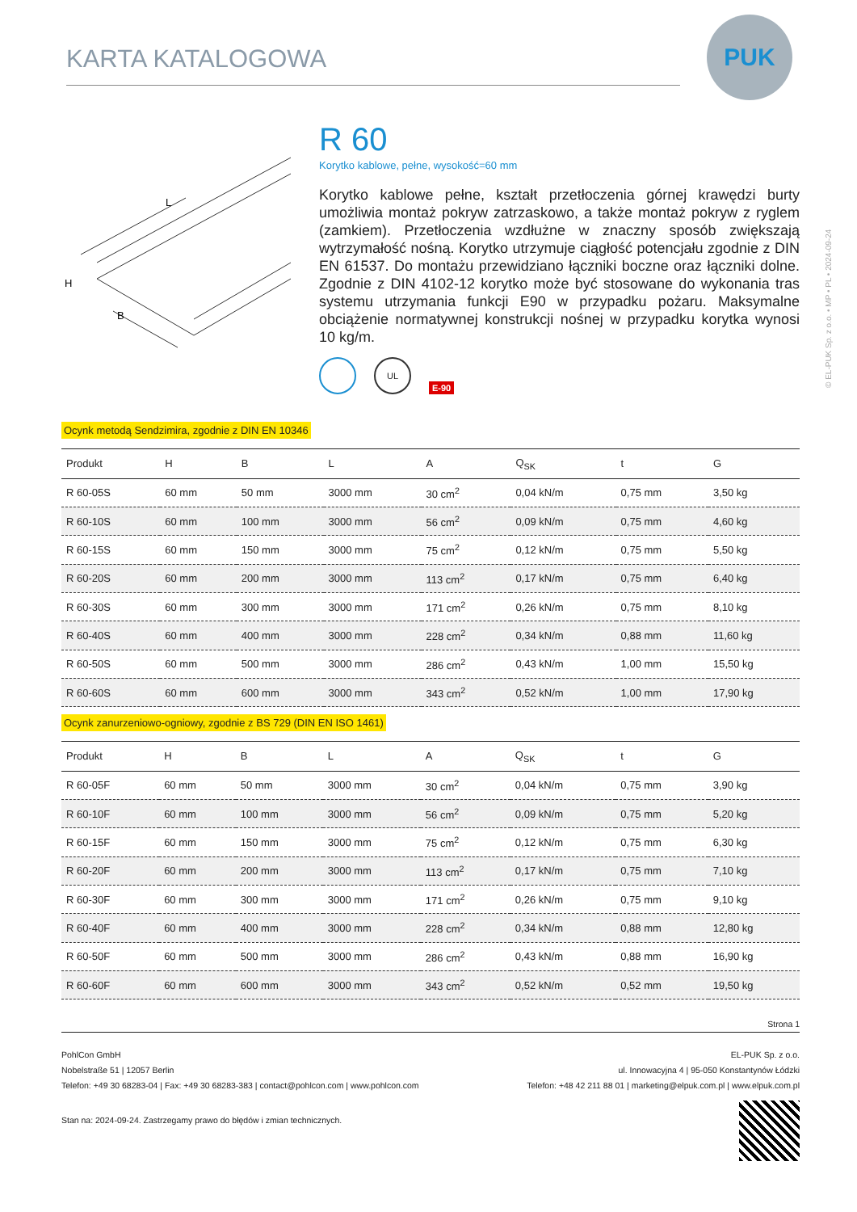KARTA KATALOGOWA
PUK
© EL-PUK Sp. z o.o. • MP • PL • 2024-09-24
L
H
B
R 60
Korytko kablowe, pełne, wysokość=60 mm
Korytko kablowe pełne, kształt przetłoczenia górnej krawędzi burty umożliwia montaż pokryw zatrzaskowo, a także montaż pokryw z ryglem (zamkiem). Przetłoczenia wzdłużne w znaczny sposób zwiększają wytrzymałość nośną. Korytko utrzymuje ciągłość potencjału zgodnie z DIN EN 61537. Do montażu przewidziano łączniki boczne oraz łączniki dolne. Zgodnie z DIN 4102-12 korytko może być stosowane do wykonania tras systemu utrzymania funkcji E90 w przypadku pożaru. Maksymalne obciążenie normatywnej konstrukcji nośnej w przypadku korytka wynosi 10 kg/m.
UL E-90
Ocynk metodą Sendzimira, zgodnie z DIN EN 10346
| Produkt | H | B | L | A | Q<sub>SK</sub> | t | G |
| --- | --- | --- | --- | --- | --- | --- | --- |
| R 60-05S | 60 mm | 50 mm | 3000 mm | 30 cm<sup>2</sup> | 0,04 kN/m | 0,75 mm | 3,50 kg |
| R 60-10S | 60 mm | 100 mm | 3000 mm | 56 cm<sup>2</sup> | 0,09 kN/m | 0,75 mm | 4,60 kg |
| R 60-15S | 60 mm | 150 mm | 3000 mm | 75 cm<sup>2</sup> | 0,12 kN/m | 0,75 mm | 5,50 kg |
| R 60-20S | 60 mm | 200 mm | 3000 mm | 113 cm<sup>2</sup> | 0,17 kN/m | 0,75 mm | 6,40 kg |
| R 60-30S | 60 mm | 300 mm | 3000 mm | 171 cm<sup>2</sup> | 0,26 kN/m | 0,75 mm | 8,10 kg |
| R 60-40S | 60 mm | 400 mm | 3000 mm | 228 cm<sup>2</sup> | 0,34 kN/m | 0,88 mm | 11,60 kg |
| R 60-50S | 60 mm | 500 mm | 3000 mm | 286 cm<sup>2</sup> | 0,43 kN/m | 1,00 mm | 15,50 kg |
| R 60-60S | 60 mm | 600 mm | 3000 mm | 343 cm<sup>2</sup> | 0,52 kN/m | 1,00 mm | 17,90 kg |
Ocynk zanurzeniowo-ogniowy, zgodnie z BS 729 (DIN EN ISO 1461)
| Produkt | H | B | L | A | Q<sub>SK</sub> | t | G |
| --- | --- | --- | --- | --- | --- | --- | --- |
| R 60-05F | 60 mm | 50 mm | 3000 mm | 30 cm<sup>2</sup> | 0,04 kN/m | 0,75 mm | 3,90 kg |
| R 60-10F | 60 mm | 100 mm | 3000 mm | 56 cm<sup>2</sup> | 0,09 kN/m | 0,75 mm | 5,20 kg |
| R 60-15F | 60 mm | 150 mm | 3000 mm | 75 cm<sup>2</sup> | 0,12 kN/m | 0,75 mm | 6,30 kg |
| R 60-20F | 60 mm | 200 mm | 3000 mm | 113 cm<sup>2</sup> | 0,17 kN/m | 0,75 mm | 7,10 kg |
| R 60-30F | 60 mm | 300 mm | 3000 mm | 171 cm<sup>2</sup> | 0,26 kN/m | 0,75 mm | 9,10 kg |
| R 60-40F | 60 mm | 400 mm | 3000 mm | 228 cm<sup>2</sup> | 0,34 kN/m | 0,88 mm | 12,80 kg |
| R 60-50F | 60 mm | 500 mm | 3000 mm | 286 cm<sup>2</sup> | 0,43 kN/m | 0,88 mm | 16,90 kg |
| R 60-60F | 60 mm | 600 mm | 3000 mm | 343 cm<sup>2</sup> | 0,52 kN/m | 0,52 mm | 19,50 kg |
Strona 1
EL-PUK Sp. z o.o.
ul. Innowacyjna 4 | 95-050 Konstantynów Łódzki
Telefon: +48 42 211 88 01 | marketing@elpuk.com.pl | www.elpuk.com.pl
PohlCon GmbH
Nobelstraße 51 | 12057 Berlin
Telefon: +49 30 68283-04 | Fax: +49 30 68283-383 | contact@pohlcon.com | www.pohlcon.com
Stan na: 2024-09-24. Zastrzegamy prawo do błędów i zmian technicznych.